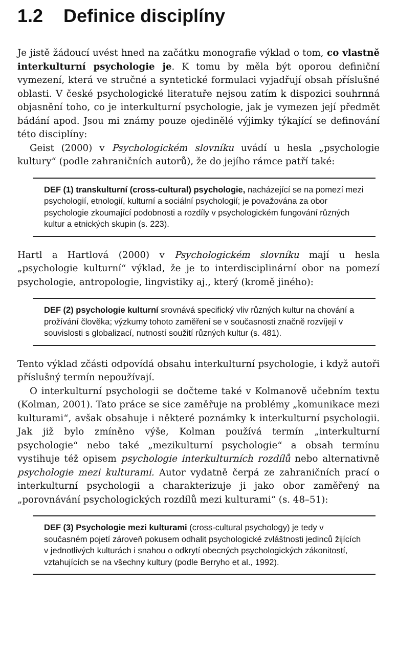1.2 Definice disciplíny
Je jistě žádoucí uvést hned na začátku monografie výklad o tom, co vlastně interkulturní psychologie je. K tomu by měla být oporou definiční vymezení, která ve stručné a syntetické formulaci vyjadřují obsah příslušné oblasti. V české psychologické literatuře nejsou zatím k dispozici souhrnná objasnění toho, co je interkulturní psychologie, jak je vymezen její předmět bádání apod. Jsou mi známy pouze ojedinělé výjimky týkající se definování této disciplíny:
Geist (2000) v Psychologickém slovníku uvádí u hesla „psychologie kultury“ (podle zahraničních autorů), že do jejího rámce patří také:
DEF (1) transkulturní (cross-cultural) psychologie, nacházející se na pomezí mezi psychologií, etnologií, kulturní a sociální psychologií; je považována za obor psychologie zkoumající podobnosti a rozdíly v psychologickém fungování různých kultur a etnických skupin (s. 223).
Hartl a Hartlová (2000) v Psychologickém slovníku mají u hesla „psychologie kulturní“ výklad, že je to interdisciplinární obor na pomezí psychologie, antropologie, lingvistiky aj., který (kromě jiného):
DEF (2) psychologie kulturní srovnává specifický vliv různých kultur na chování a prožívání člověka; výzkumy tohoto zaměření se v současnosti značně rozvíjejí v souvislosti s globalizací, nutností soužití různých kultur (s. 481).
Tento výklad zčásti odpovídá obsahu interkulturní psychologie, i když autoři příslušný termín nepoužívají.
O interkulturní psychologii se dočteme také v Kolmanově učebním textu (Kolman, 2001). Tato práce se sice zaměřuje na problémy „komunikace mezi kulturami“, avšak obsahuje i některé poznámky k interkulturní psychologii. Jak již bylo zmíněno výše, Kolman používá termín „interkulturní psychologie“ nebo také „mezikulturní psychologie“ a obsah termínu vystihuje též opisem psychologie interkulturních rozdílů nebo alternativně psychologie mezi kulturami. Autor vydatně čerpá ze zahraničních prací o interkulturní psychologii a charakterizuje ji jako obor zaměřený na „porovnávání psychologických rozdílů mezi kulturami“ (s. 48–51):
DEF (3) Psychologie mezi kulturami (cross-cultural psychology) je tedy v současném pojetí zároveň pokusem odhalit psychologické zvláštnosti jedinců žijících v jednotlivých kulturách i snahou o odkrytí obecných psychologických zákonitostí, vztahujících se na všechny kultury (podle Berryho et al., 1992).